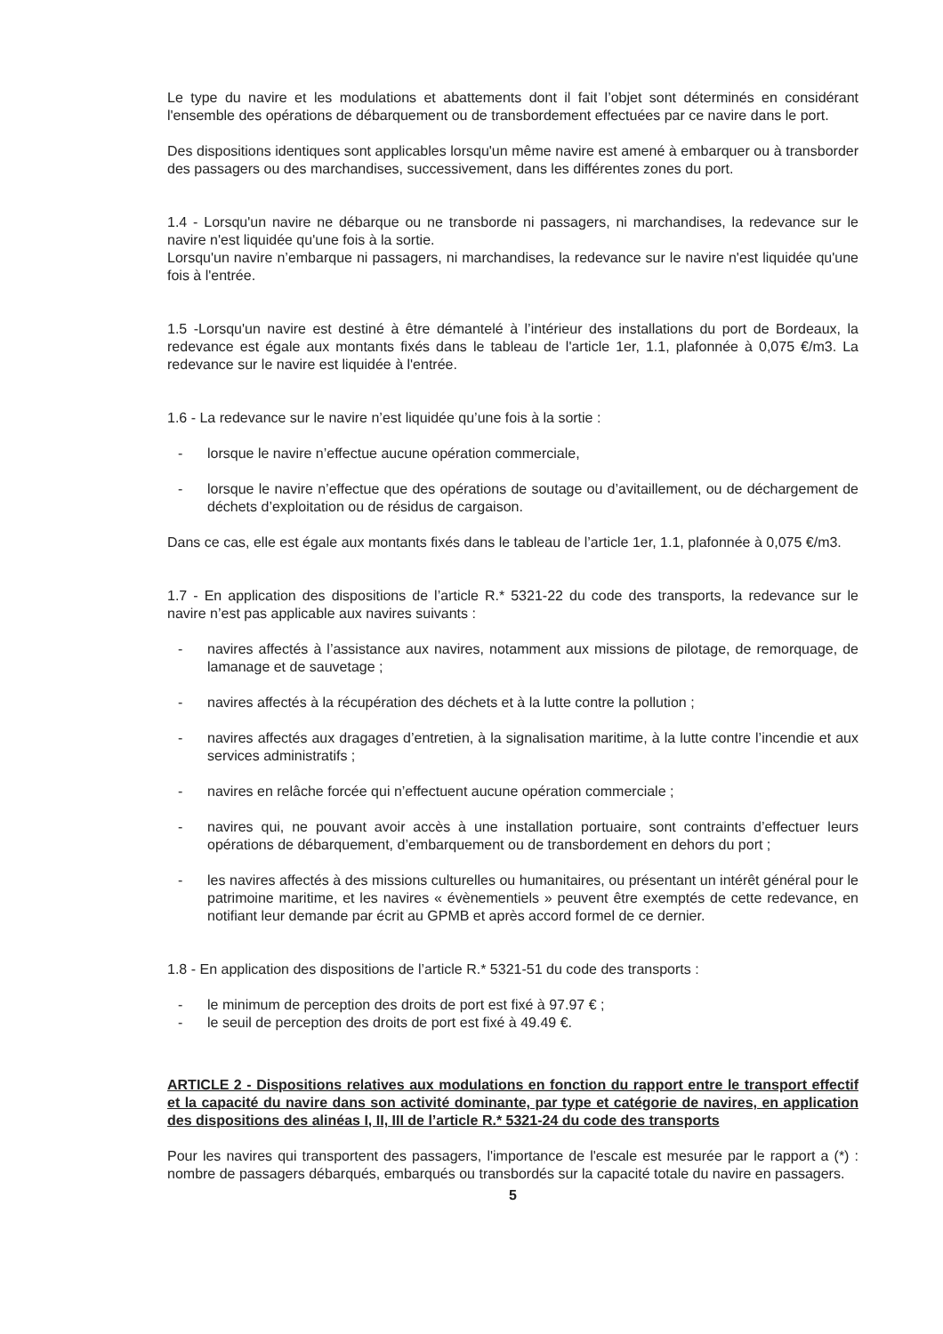Le type du navire et les modulations et abattements dont il fait l’objet sont déterminés en considérant l'ensemble des opérations de débarquement ou de transbordement effectuées par ce navire dans le port.
Des dispositions identiques sont applicables lorsqu'un même navire est amené à embarquer ou à transborder des passagers ou des marchandises, successivement, dans les différentes zones du port.
1.4 - Lorsqu'un navire ne débarque ou ne transborde ni passagers, ni marchandises, la redevance sur le navire n'est liquidée qu'une fois à la sortie.
Lorsqu'un navire n’embarque ni passagers, ni marchandises, la redevance sur le navire n'est liquidée qu'une fois à l'entrée.
1.5 -Lorsqu'un navire est destiné à être démantelé à l’intérieur des installations du port de Bordeaux, la redevance est égale aux montants fixés dans le tableau de l'article 1er, 1.1, plafonnée à 0,075 €/m3. La redevance sur le navire est liquidée à l'entrée.
1.6 - La redevance sur le navire n’est liquidée qu’une fois à la sortie :
- lorsque le navire n’effectue aucune opération commerciale,
- lorsque le navire n’effectue que des opérations de soutage ou d’avitaillement, ou de déchargement de déchets d’exploitation ou de résidus de cargaison.
Dans ce cas, elle est égale aux montants fixés dans le tableau de l’article 1er, 1.1, plafonnée à 0,075 €/m3.
1.7 - En application des dispositions de l’article R.* 5321-22 du code des transports, la redevance sur le navire n’est pas applicable aux navires suivants :
- navires affectés à l’assistance aux navires, notamment aux missions de pilotage, de remorquage, de lamanage et de sauvetage ;
- navires affectés à la récupération des déchets et à la lutte contre la pollution ;
- navires affectés aux dragages d’entretien, à la signalisation maritime, à la lutte contre l’incendie et aux services administratifs ;
- navires en relâche forcée qui n’effectuent aucune opération commerciale ;
- navires qui, ne pouvant avoir accès à une installation portuaire, sont contraints d’effectuer leurs opérations de débarquement, d’embarquement ou de transbordement en dehors du port ;
- les navires affectés à des missions culturelles ou humanitaires, ou présentant un intérêt général pour le patrimoine maritime, et les navires « évènementiels » peuvent être exemptés de cette redevance, en notifiant leur demande par écrit au GPMB et après accord formel de ce dernier.
1.8 - En application des dispositions de l’article R.* 5321-51 du code des transports :
- le minimum de perception des droits de port est fixé à 97.97 € ;
- le seuil de perception des droits de port est fixé à 49.49 €.
ARTICLE 2 - Dispositions relatives aux modulations en fonction du rapport entre le transport effectif et la capacité du navire dans son activité dominante, par type et catégorie de navires, en application des dispositions des alinéas I, II, III de l’article R.* 5321-24 du code des transports
Pour les navires qui transportent des passagers, l'importance de l'escale est mesurée par le rapport a (*) : nombre de passagers débarqués, embarqués ou transbordés sur la capacité totale du navire en passagers.
5